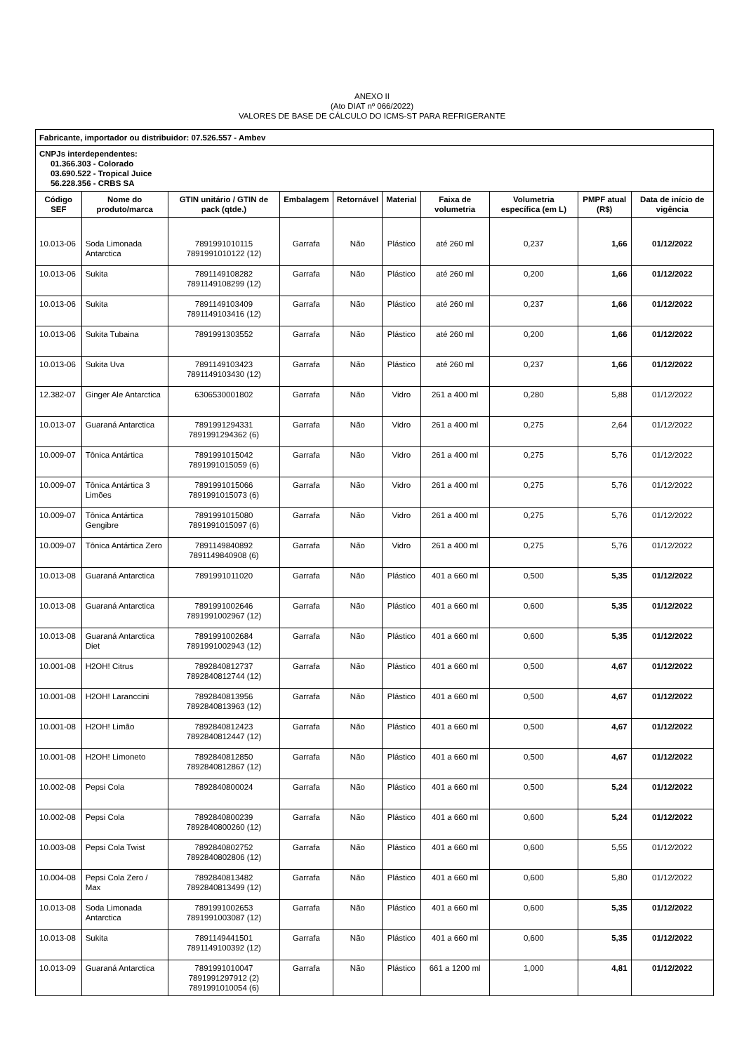ANEXO II
(Ato DIAT nº 066/2022)
VALORES DE BASE DE CÁLCULO DO ICMS-ST PARA REFRIGERANTE
| Fabricante, importador ou distribuidor: 07.526.557 - Ambev | | | | | | | | | |
| CNPJs interdependentes: 01.366.303 - Colorado 03.690.522 - Tropical Juice 56.228.356 - CRBS SA | | | | | | | | | |
| Código SEF | Nome do produto/marca | GTIN unitário / GTIN de pack (qtde.) | Embalagem | Retornável | Material | Faixa de volumetria | Volumetria específica (em L) | PMPF atual (R$) | Data de início de vigência |
| 10.013-06 | Soda Limonada Antarctica | 7891991010115 7891991010122 (12) | Garrafa | Não | Plástico | até 260 ml | 0,237 | 1,66 | 01/12/2022 |
| 10.013-06 | Sukita | 7891149108282 7891149108299 (12) | Garrafa | Não | Plástico | até 260 ml | 0,200 | 1,66 | 01/12/2022 |
| 10.013-06 | Sukita | 7891149103409 7891149103416 (12) | Garrafa | Não | Plástico | até 260 ml | 0,237 | 1,66 | 01/12/2022 |
| 10.013-06 | Sukita Tubaina | 7891991303552 | Garrafa | Não | Plástico | até 260 ml | 0,200 | 1,66 | 01/12/2022 |
| 10.013-06 | Sukita Uva | 7891149103423 7891149103430 (12) | Garrafa | Não | Plástico | até 260 ml | 0,237 | 1,66 | 01/12/2022 |
| 12.382-07 | Ginger Ale Antarctica | 6306530001802 | Garrafa | Não | Vidro | 261 a 400 ml | 0,280 | 5,88 | 01/12/2022 |
| 10.013-07 | Guaraná Antarctica | 7891991294331 7891991294362 (6) | Garrafa | Não | Vidro | 261 a 400 ml | 0,275 | 2,64 | 01/12/2022 |
| 10.009-07 | Tônica Antártica | 7891991015042 7891991015059 (6) | Garrafa | Não | Vidro | 261 a 400 ml | 0,275 | 5,76 | 01/12/2022 |
| 10.009-07 | Tônica Antártica 3 Limões | 7891991015066 7891991015073 (6) | Garrafa | Não | Vidro | 261 a 400 ml | 0,275 | 5,76 | 01/12/2022 |
| 10.009-07 | Tônica Antártica Gengibre | 7891991015080 7891991015097 (6) | Garrafa | Não | Vidro | 261 a 400 ml | 0,275 | 5,76 | 01/12/2022 |
| 10.009-07 | Tônica Antártica Zero | 7891149840892 7891149840908 (6) | Garrafa | Não | Vidro | 261 a 400 ml | 0,275 | 5,76 | 01/12/2022 |
| 10.013-08 | Guaraná Antarctica | 7891991011020 | Garrafa | Não | Plástico | 401 a 660 ml | 0,500 | 5,35 | 01/12/2022 |
| 10.013-08 | Guaraná Antarctica | 7891991002646 7891991002967 (12) | Garrafa | Não | Plástico | 401 a 660 ml | 0,600 | 5,35 | 01/12/2022 |
| 10.013-08 | Guaraná Antarctica Diet | 7891991002684 7891991002943 (12) | Garrafa | Não | Plástico | 401 a 660 ml | 0,600 | 5,35 | 01/12/2022 |
| 10.001-08 | H2OH! Citrus | 7892840812737 7892840812744 (12) | Garrafa | Não | Plástico | 401 a 660 ml | 0,500 | 4,67 | 01/12/2022 |
| 10.001-08 | H2OH! Laranccini | 7892840813956 7892840813963 (12) | Garrafa | Não | Plástico | 401 a 660 ml | 0,500 | 4,67 | 01/12/2022 |
| 10.001-08 | H2OH! Limão | 7892840812423 7892840812447 (12) | Garrafa | Não | Plástico | 401 a 660 ml | 0,500 | 4,67 | 01/12/2022 |
| 10.001-08 | H2OH! Limoneto | 7892840812850 7892840812867 (12) | Garrafa | Não | Plástico | 401 a 660 ml | 0,500 | 4,67 | 01/12/2022 |
| 10.002-08 | Pepsi Cola | 7892840800024 | Garrafa | Não | Plástico | 401 a 660 ml | 0,500 | 5,24 | 01/12/2022 |
| 10.002-08 | Pepsi Cola | 7892840800239 7892840800260 (12) | Garrafa | Não | Plástico | 401 a 660 ml | 0,600 | 5,24 | 01/12/2022 |
| 10.003-08 | Pepsi Cola Twist | 7892840802752 7892840802806 (12) | Garrafa | Não | Plástico | 401 a 660 ml | 0,600 | 5,55 | 01/12/2022 |
| 10.004-08 | Pepsi Cola Zero / Max | 7892840813482 7892840813499 (12) | Garrafa | Não | Plástico | 401 a 660 ml | 0,600 | 5,80 | 01/12/2022 |
| 10.013-08 | Soda Limonada Antarctica | 7891991002653 7891991003087 (12) | Garrafa | Não | Plástico | 401 a 660 ml | 0,600 | 5,35 | 01/12/2022 |
| 10.013-08 | Sukita | 7891149441501 7891149100392 (12) | Garrafa | Não | Plástico | 401 a 660 ml | 0,600 | 5,35 | 01/12/2022 |
| 10.013-09 | Guaraná Antarctica | 7891991010047 7891991297912 (2) 7891991010054 (6) | Garrafa | Não | Plástico | 661 a 1200 ml | 1,000 | 4,81 | 01/12/2022 |